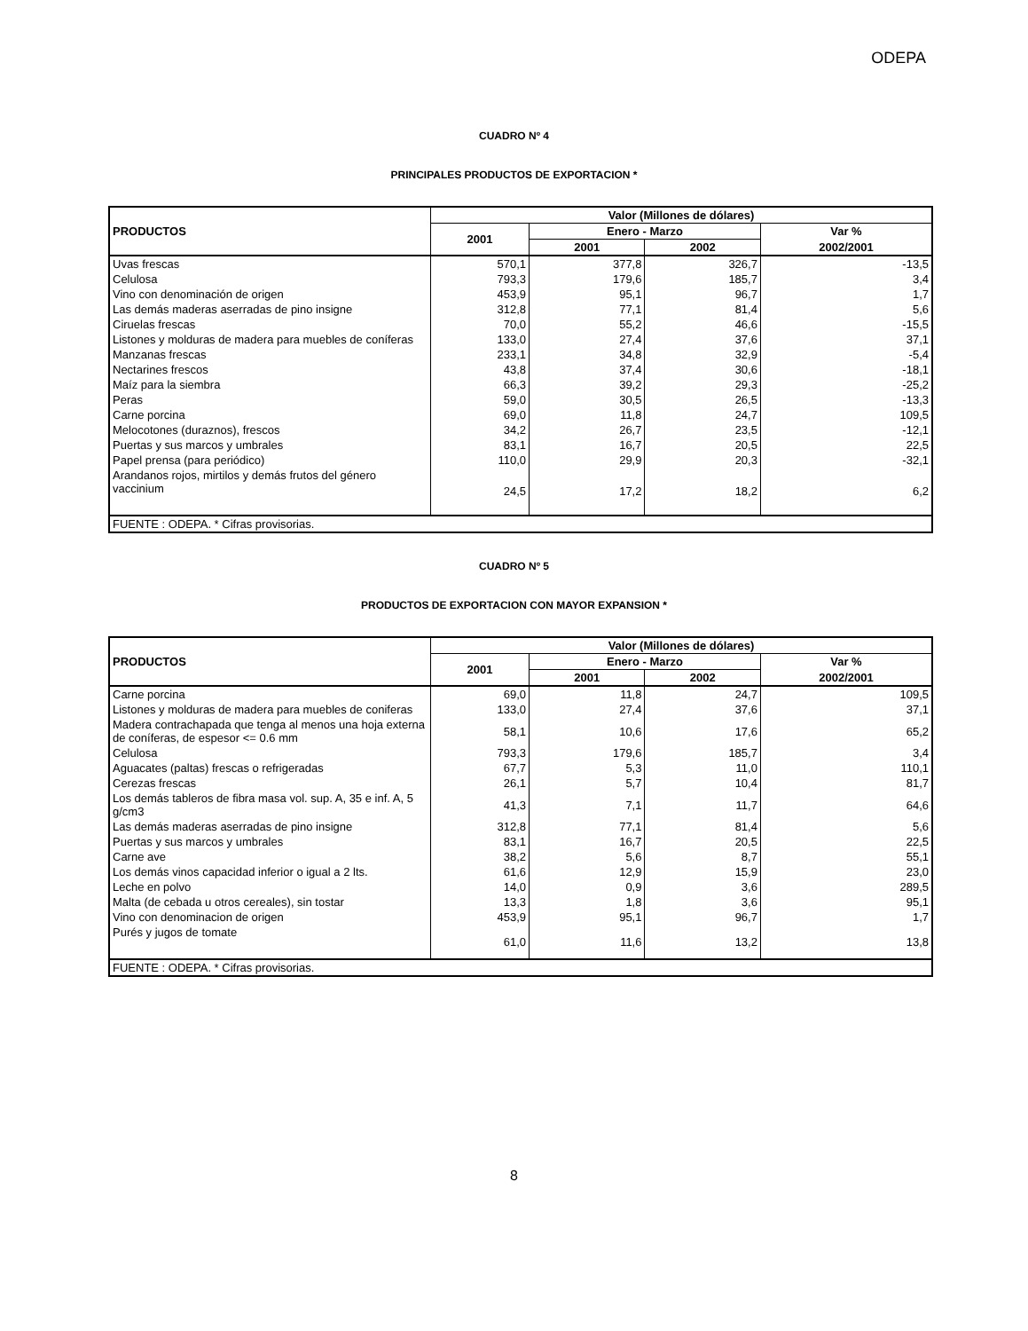ODEPA
CUADRO Nº 4
PRINCIPALES PRODUCTOS DE EXPORTACION *
| PRODUCTOS | Valor (Millones de dólares) | | | |
| --- | --- | --- | --- | --- |
| | 2001 | Enero - Marzo | | Var % |
| | | 2001 | 2002 | 2002/2001 |
| Uvas frescas | 570,1 | 377,8 | 326,7 | -13,5 |
| Celulosa | 793,3 | 179,6 | 185,7 | 3,4 |
| Vino con denominación de origen | 453,9 | 95,1 | 96,7 | 1,7 |
| Las demás maderas aserradas de pino insigne | 312,8 | 77,1 | 81,4 | 5,6 |
| Ciruelas frescas | 70,0 | 55,2 | 46,6 | -15,5 |
| Listones y molduras de madera para muebles de coníferas | 133,0 | 27,4 | 37,6 | 37,1 |
| Manzanas frescas | 233,1 | 34,8 | 32,9 | -5,4 |
| Nectarines frescos | 43,8 | 37,4 | 30,6 | -18,1 |
| Maíz para la siembra | 66,3 | 39,2 | 29,3 | -25,2 |
| Peras | 59,0 | 30,5 | 26,5 | -13,3 |
| Carne porcina | 69,0 | 11,8 | 24,7 | 109,5 |
| Melocotones (duraznos), frescos | 34,2 | 26,7 | 23,5 | -12,1 |
| Puertas y sus marcos y umbrales | 83,1 | 16,7 | 20,5 | 22,5 |
| Papel prensa (para periódico) | 110,0 | 29,9 | 20,3 | -32,1 |
| Arandanos rojos, mirtilos y demás frutos del género vaccinium | 24,5 | 17,2 | 18,2 | 6,2 |
| FUENTE : ODEPA. * Cifras provisorias. | | | | |
CUADRO Nº 5
PRODUCTOS DE EXPORTACION CON MAYOR EXPANSION *
| PRODUCTOS | Valor (Millones de dólares) | | | |
| --- | --- | --- | --- | --- |
| | 2001 | Enero - Marzo | | Var % |
| | | 2001 | 2002 | 2002/2001 |
| Carne porcina | 69,0 | 11,8 | 24,7 | 109,5 |
| Listones y molduras de madera para muebles de coniferas | 133,0 | 27,4 | 37,6 | 37,1 |
| Madera contrachapada que tenga al menos una hoja externa de coníferas, de espesor <= 0.6 mm | 58,1 | 10,6 | 17,6 | 65,2 |
| Celulosa | 793,3 | 179,6 | 185,7 | 3,4 |
| Aguacates (paltas) frescas o refrigeradas | 67,7 | 5,3 | 11,0 | 110,1 |
| Cerezas frescas | 26,1 | 5,7 | 10,4 | 81,7 |
| Los demás tableros de fibra masa vol. sup. A, 35 e inf. A, 5 g/cm3 | 41,3 | 7,1 | 11,7 | 64,6 |
| Las demás maderas aserradas de pino insigne | 312,8 | 77,1 | 81,4 | 5,6 |
| Puertas y sus marcos y umbrales | 83,1 | 16,7 | 20,5 | 22,5 |
| Carne ave | 38,2 | 5,6 | 8,7 | 55,1 |
| Los demás vinos capacidad inferior o igual a 2 lts. | 61,6 | 12,9 | 15,9 | 23,0 |
| Leche en polvo | 14,0 | 0,9 | 3,6 | 289,5 |
| Malta (de cebada u otros cereales), sin tostar | 13,3 | 1,8 | 3,6 | 95,1 |
| Vino con denominacion de origen | 453,9 | 95,1 | 96,7 | 1,7 |
| Purés y jugos de tomate | 61,0 | 11,6 | 13,2 | 13,8 |
| FUENTE : ODEPA. * Cifras provisorias. | | | | |
8